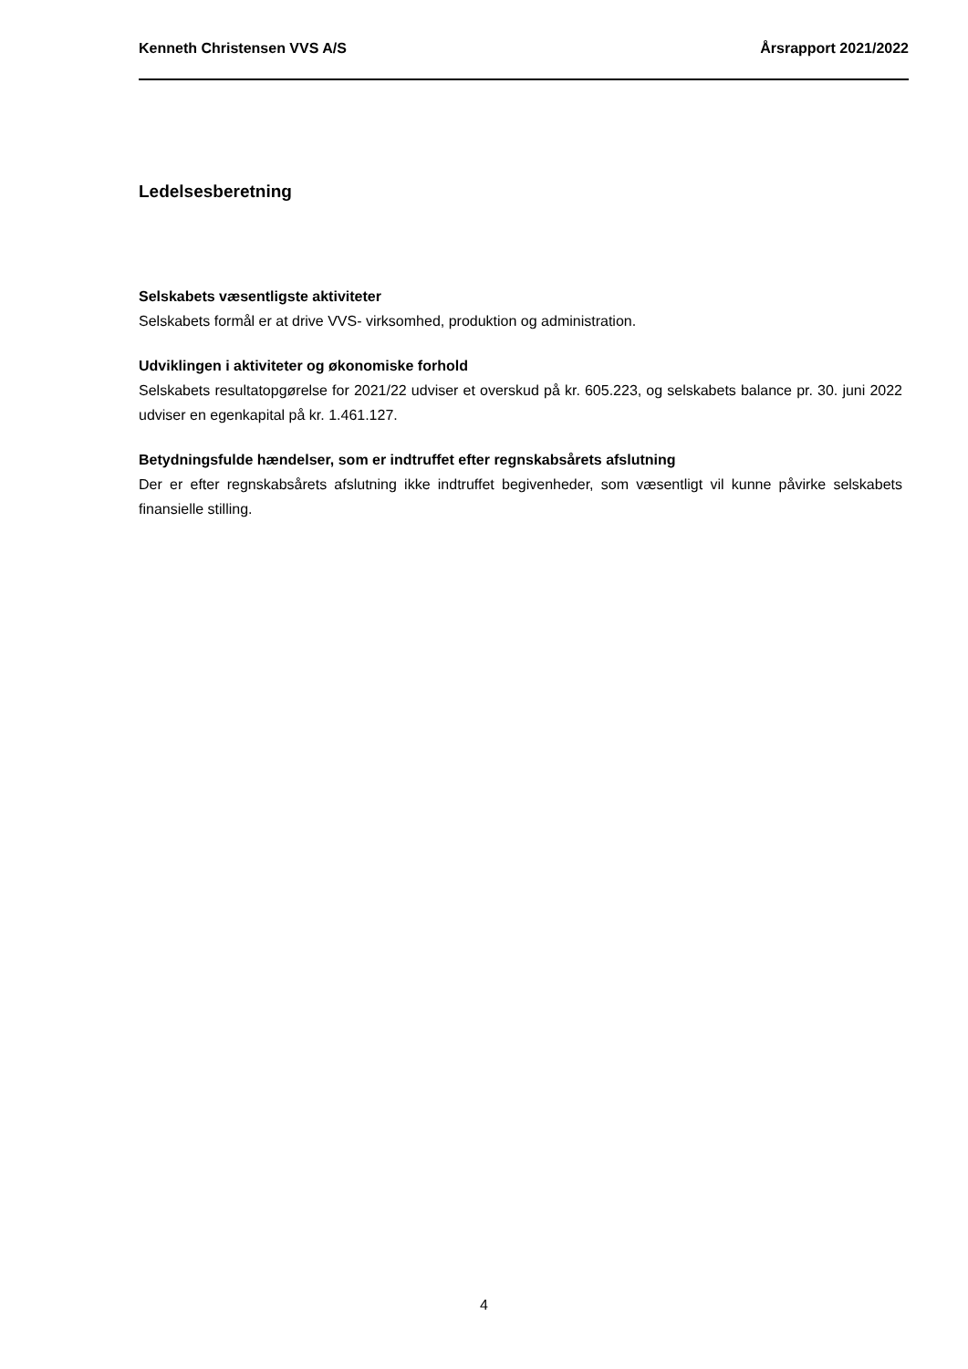Kenneth Christensen VVS A/S Årsrapport 2021/2022
Ledelsesberetning
Selskabets væsentligste aktiviteter
Selskabets formål er at drive VVS- virksomhed, produktion og administration.
Udviklingen i aktiviteter og økonomiske forhold
Selskabets resultatopgørelse for 2021/22 udviser et overskud på kr. 605.223, og selskabets balance pr. 30. juni 2022 udviser en egenkapital på kr. 1.461.127.
Betydningsfulde hændelser, som er indtruffet efter regnskabsårets afslutning
Der er efter regnskabsårets afslutning ikke indtruffet begivenheder, som væsentligt vil kunne påvirke selskabets finansielle stilling.
4